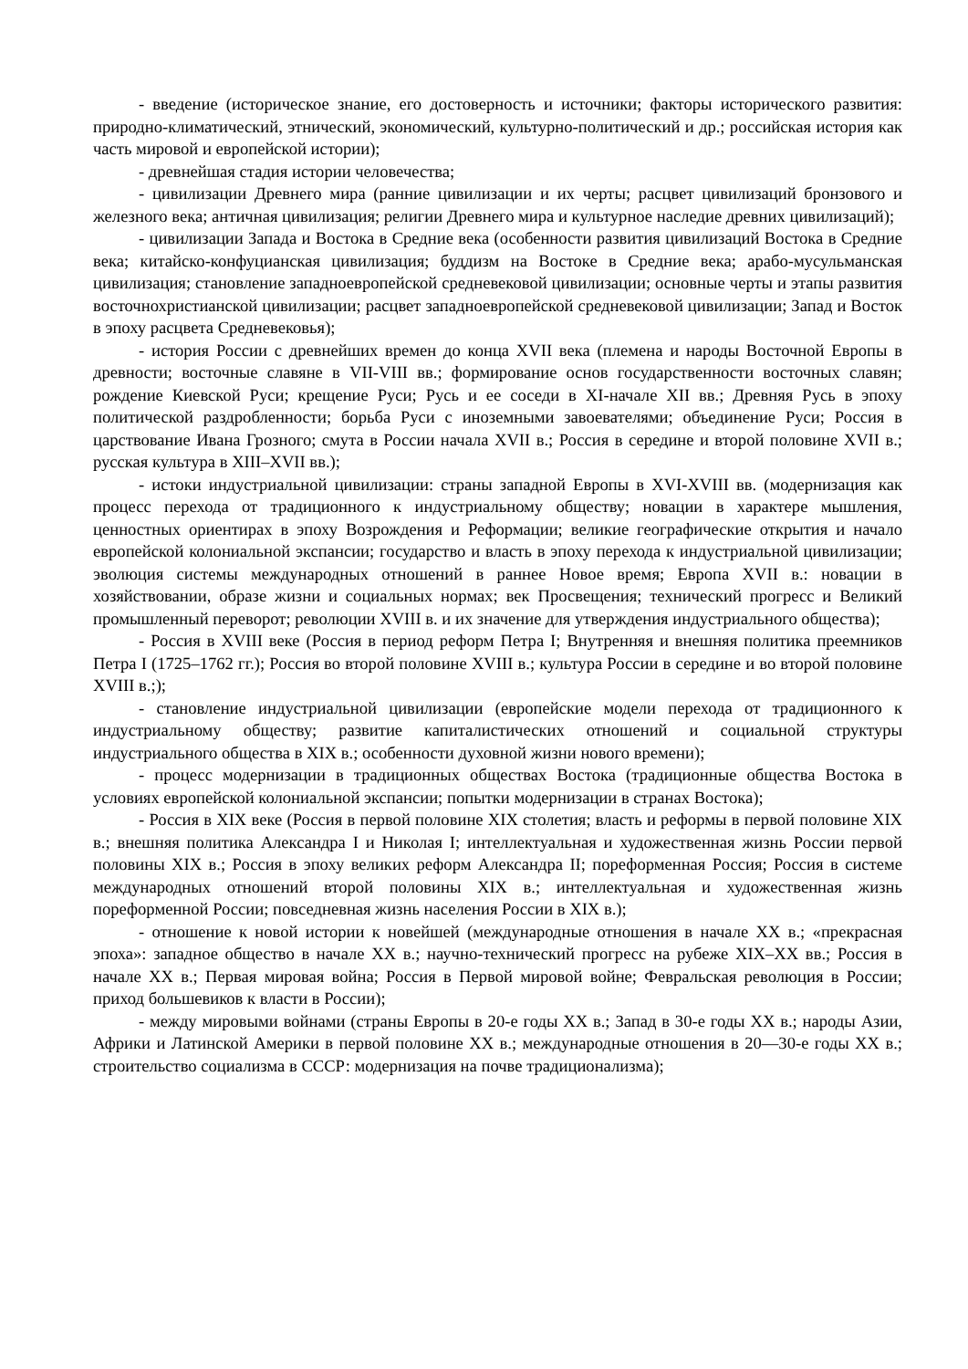- введение (историческое знание, его достоверность и источники; факторы исторического развития: природно-климатический, этнический, экономический, культурно-политический и др.; российская история как часть мировой и европейской истории);
- древнейшая стадия истории человечества;
- цивилизации Древнего мира (ранние цивилизации и их черты; расцвет цивилизаций бронзового и железного века; античная цивилизация; религии Древнего мира и культурное наследие древних цивилизаций);
- цивилизации Запада и Востока в Средние века (особенности развития цивилизаций Востока в Средние века; китайско-конфуцианская цивилизация; буддизм на Востоке в Средние века; арабо-мусульманская цивилизация; становление западноевропейской средневековой цивилизации; основные черты и этапы развития восточнохристианской цивилизации; расцвет западноевропейской средневековой цивилизации; Запад и Восток в эпоху расцвета Средневековья);
- история России с древнейших времен до конца XVII века (племена и народы Восточной Европы в древности; восточные славяне в VII-VIII вв.; формирование основ государственности восточных славян; рождение Киевской Руси; крещение Руси; Русь и ее соседи в XI-начале XII вв.; Древняя Русь в эпоху политической раздробленности; борьба Руси с иноземными завоевателями; объединение Руси; Россия в царствование Ивана Грозного; смута в России начала XVII в.; Россия в середине и второй половине XVII в.; русская культура в XIII–XVII вв.);
- истоки индустриальной цивилизации: страны западной Европы в XVI-XVIII вв. (модернизация как процесс перехода от традиционного к индустриальному обществу; новации в характере мышления, ценностных ориентирах в эпоху Возрождения и Реформации; великие географические открытия и начало европейской колониальной экспансии; государство и власть в эпоху перехода к индустриальной цивилизации; эволюция системы международных отношений в раннее Новое время; Европа XVII в.: новации в хозяйствовании, образе жизни и социальных нормах; век Просвещения; технический прогресс и Великий промышленный переворот; революции XVIII в. и их значение для утверждения индустриального общества);
- Россия в XVIII веке (Россия в период реформ Петра I; Внутренняя и внешняя политика преемников Петра I (1725–1762 гг.); Россия во второй половине XVIII в.; культура России в середине и во второй половине XVIII в.;);
- становление индустриальной цивилизации (европейские модели перехода от традиционного к индустриальному обществу; развитие капиталистических отношений и социальной структуры индустриального общества в XIX в.; особенности духовной жизни нового времени);
- процесс модернизации в традиционных обществах Востока (традиционные общества Востока в условиях европейской колониальной экспансии; попытки модернизации в странах Востока);
- Россия в XIX веке (Россия в первой половине XIX столетия; власть и реформы в первой половине XIX в.; внешняя политика Александра I и Николая I; интеллектуальная и художественная жизнь России первой половины XIX в.; Россия в эпоху великих реформ Александра II; пореформенная Россия; Россия в системе международных отношений второй половины XIX в.; интеллектуальная и художественная жизнь пореформенной России; повседневная жизнь населения России в XIX в.);
- отношение к новой истории к новейшей (международные отношения в начале XX в.; «прекрасная эпоха»: западное общество в начале XX в.; научно-технический прогресс на рубеже XIX–XX вв.; Россия в начале XX в.; Первая мировая война; Россия в Первой мировой войне; Февральская революция в России; приход большевиков к власти в России);
- между мировыми войнами (страны Европы в 20-е годы XX в.; Запад в 30-е годы XX в.; народы Азии, Африки и Латинской Америки в первой половине XX в.; международные отношения в 20—30-е годы XX в.; строительство социализма в СССР: модернизация на почве традиционализма);